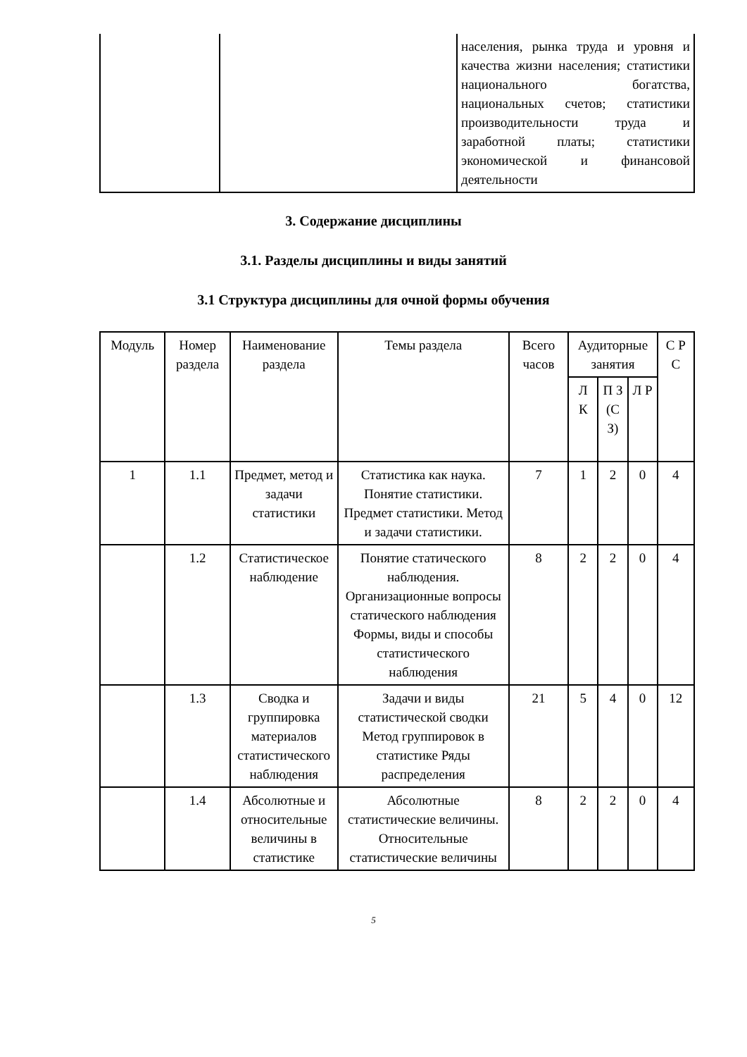| | | населения, рынка труда и уровня и качества жизни населения; статистики национального богатства, национальных счетов; статистики производительности труда и заработной платы; статистики экономической и финансовой деятельности |
3. Содержание дисциплины
3.1. Разделы дисциплины и виды занятий
3.1 Структура дисциплины для очной формы обучения
| Модуль | Номер раздела | Наименование раздела | Темы раздела | Всего часов | Аудиторные занятия | | | С Р С |
| --- | --- | --- | --- | --- | --- | --- | --- | --- |
| | | | | | Л К | П З (С З) | Л Р | |
| 1 | 1.1 | Предмет, метод и задачи статистики | Статистика как наука. Понятие статистики. Предмет статистики. Метод и задачи статистики. | 7 | 1 | 2 | 0 | 4 |
| | 1.2 | Статистическое наблюдение | Понятие статического наблюдения. Организационные вопросы статического наблюдения Формы, виды и способы статистического наблюдения | 8 | 2 | 2 | 0 | 4 |
| | 1.3 | Сводка и группировка материалов статистического наблюдения | Задачи и виды статистической сводки Метод группировок в статистике Ряды распределения | 21 | 5 | 4 | 0 | 12 |
| | 1.4 | Абсолютные и относительные величины в статистике | Абсолютные статистические величины. Относительные статистические величины | 8 | 2 | 2 | 0 | 4 |
5